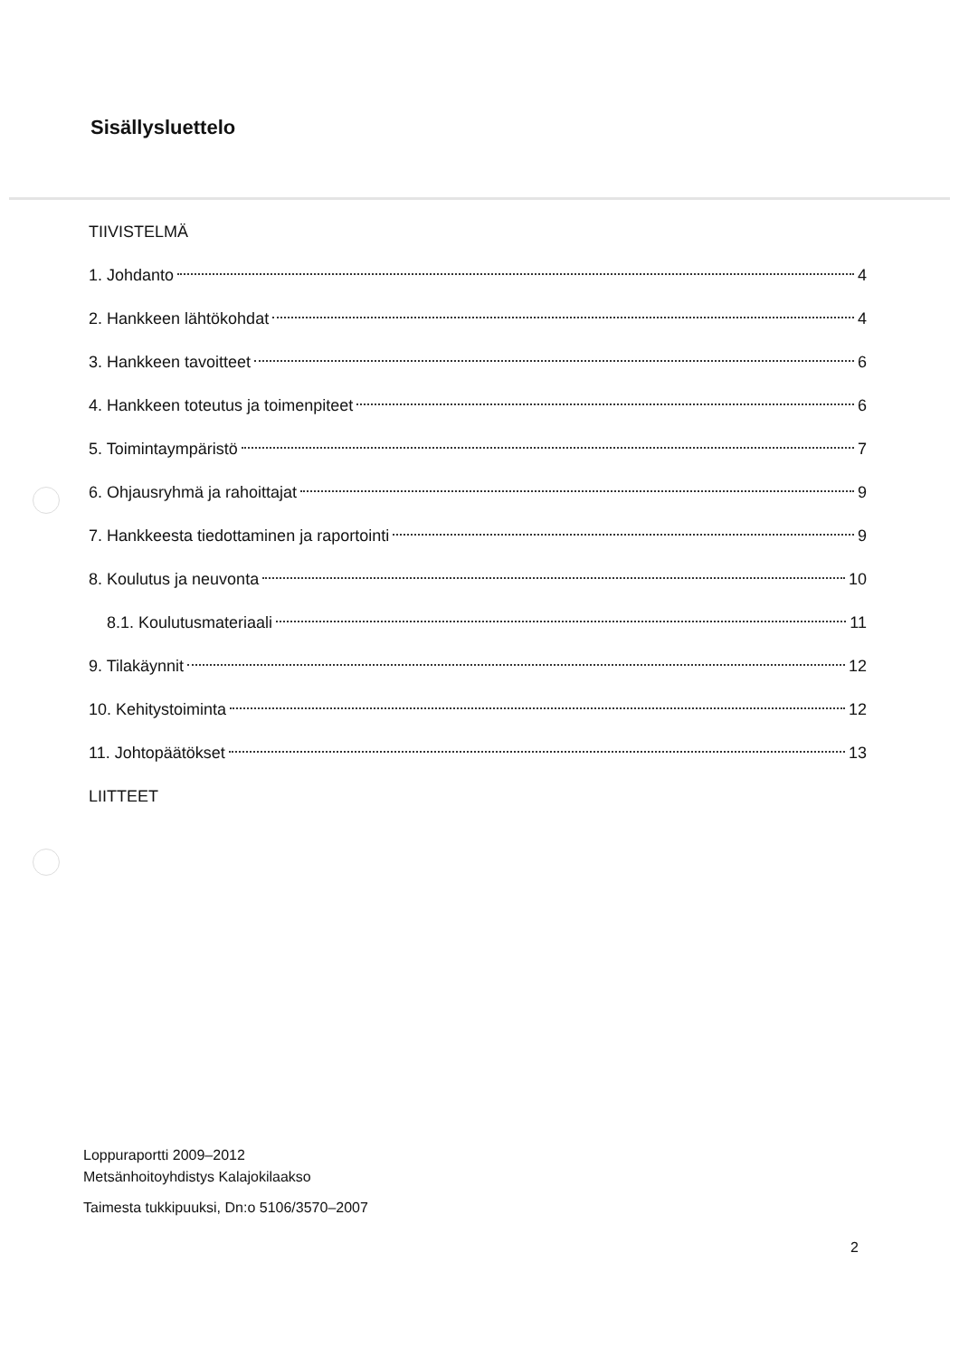Sisällysluettelo
TIIVISTELMÄ
1. Johdanto 4
2. Hankkeen lähtökohdat 4
3. Hankkeen tavoitteet 6
4. Hankkeen toteutus ja toimenpiteet 6
5. Toimintaympäristö 7
6. Ohjausryhmä ja rahoittajat 9
7. Hankkeesta tiedottaminen ja raportointi 9
8. Koulutus ja neuvonta 10
8.1. Koulutusmateriaali 11
9. Tilakäynnit 12
10. Kehitystoiminta 12
11. Johtopäätökset 13
LIITTEET
Loppuraportti 2009–2012
Metsänhoitoyhdistys Kalajokilaakso
Taimesta tukkipuuksi, Dn:o 5106/3570–2007
2